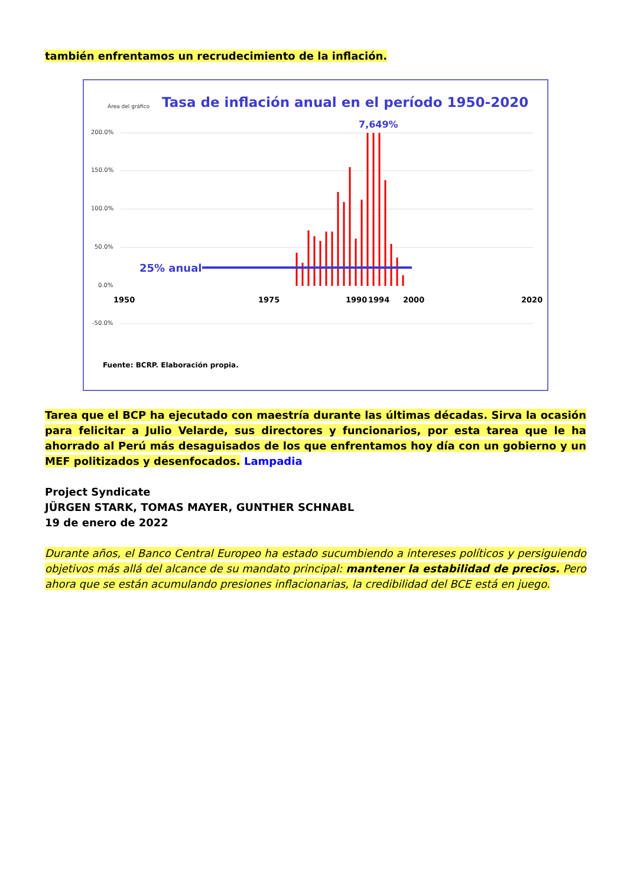también enfrentamos un recrudecimiento de la inflación.
Área del gráfico
Tasa de inflación anual en el período 1950-2020
7,649%
200.0%
150.0%
100.0%
50.0%
0.0%
-50.0%
25% anual
1950
1975
1990
1994
2000
2020
Fuente: BCRP. Elaboración propia.
Tarea que el BCP ha ejecutado con maestría durante las últimas décadas. Sirva la ocasión para felicitar a Julio Velarde, sus directores y funcionarios, por esta tarea que le ha ahorrado al Perú más desaguisados de los que enfrentamos hoy día con un gobierno y un MEF politizados y desenfocados. Lampadia
Project Syndicate
JÜRGEN STARK, TOMAS MAYER, GUNTHER SCHNABL
19 de enero de 2022
Durante años, el Banco Central Europeo ha estado sucumbiendo a intereses políticos y persiguiendo objetivos más allá del alcance de su mandato principal: mantener la estabilidad de precios. Pero ahora que se están acumulando presiones inflacionarias, la credibilidad del BCE está en juego.